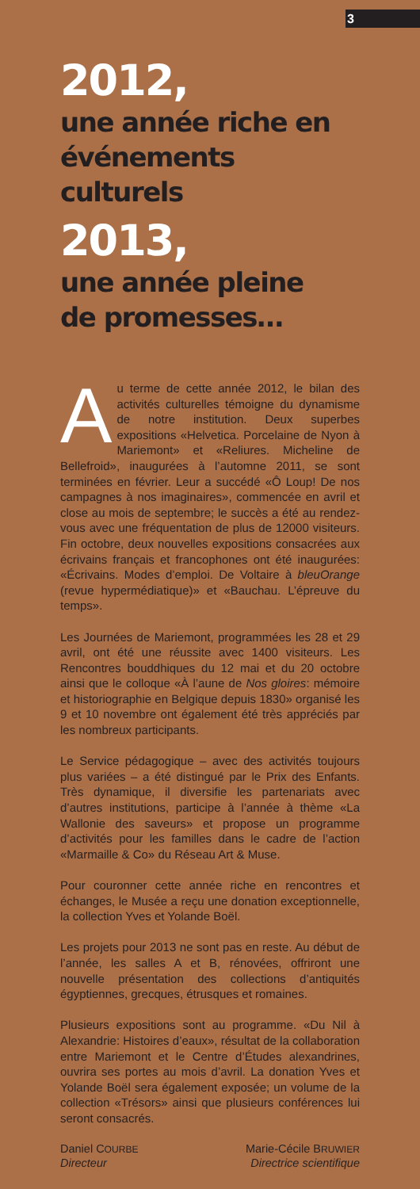3
2012,
une année riche en
événements culturels
2013,
une année pleine
de promesses…
Au terme de cette année 2012, le bilan des activités culturelles témoigne du dynamisme de notre institution. Deux superbes expositions «Helvetica. Porcelaine de Nyon à Mariemont» et «Reliures. Micheline de Bellefroid», inaugurées à l’automne 2011, se sont terminées en février. Leur a succédé «Ô Loup! De nos campagnes à nos imaginaires», commencée en avril et close au mois de septembre; le succès a été au rendez-vous avec une fréquentation de plus de 12000 visiteurs. Fin octobre, deux nouvelles expositions consacrées aux écrivains français et francophones ont été inaugurées: «Écrivains. Modes d’emploi. De Voltaire à bleuOrange (revue hypermédiatique)» et «Bauchau. L’épreuve du temps».
Les Journées de Mariemont, programmées les 28 et 29 avril, ont été une réussite avec 1400 visiteurs. Les Rencontres bouddhiques du 12 mai et du 20 octobre ainsi que le colloque «À l’aune de Nos gloires: mémoire et historiographie en Belgique depuis 1830» organisé les 9 et 10 novembre ont également été très appréciés par les nombreux participants.
Le Service pédagogique – avec des activités toujours plus variées – a été distingué par le Prix des Enfants. Très dynamique, il diversifie les partenariats avec d’autres institutions, participe à l’année à thème «La Wallonie des saveurs» et propose un programme d’activités pour les familles dans le cadre de l’action «Marmaille & Co» du Réseau Art & Muse.
Pour couronner cette année riche en rencontres et échanges, le Musée a reçu une donation exceptionnelle, la collection Yves et Yolande Boël.
Les projets pour 2013 ne sont pas en reste. Au début de l’année, les salles A et B, rénovées, offriront une nouvelle présentation des collections d’antiquités égyptiennes, grecques, étrusques et romaines.
Plusieurs expositions sont au programme. «Du Nil à Alexandrie: Histoires d’eaux», résultat de la collaboration entre Mariemont et le Centre d’Études alexandrines, ouvrira ses portes au mois d’avril. La donation Yves et Yolande Boël sera également exposée; un volume de la collection «Trésors» ainsi que plusieurs conférences lui seront consacrés.
Daniel COURBE
Directeur
Marie-Cécile BRUWIER
Directrice scientifique